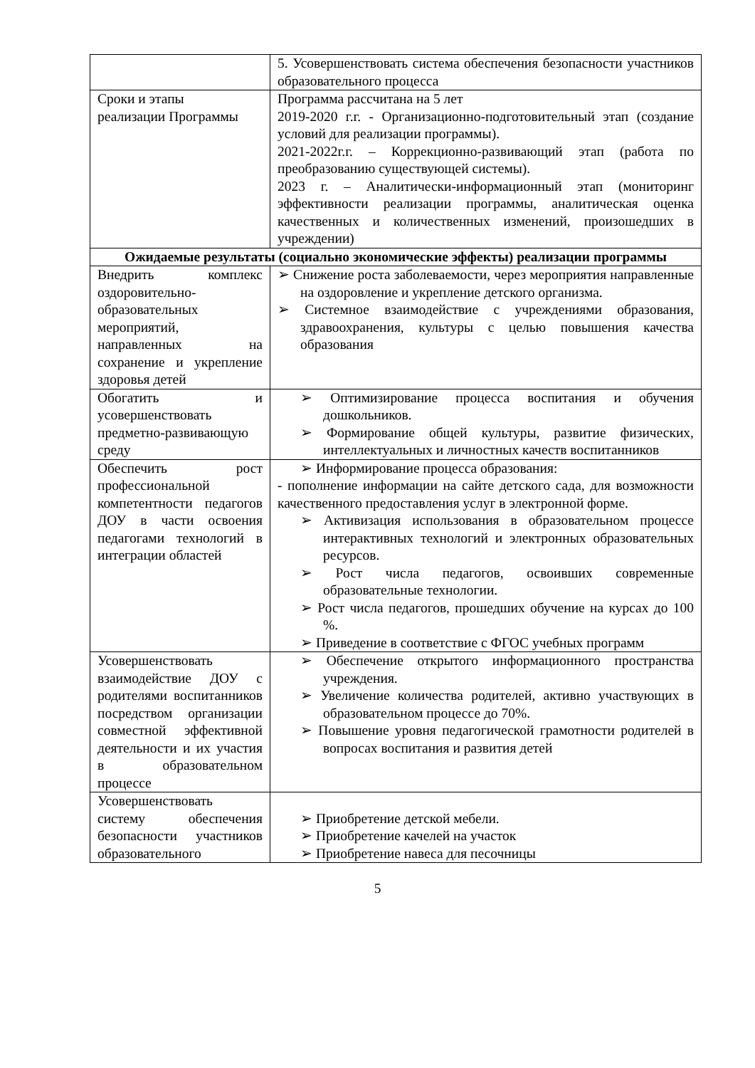| | 5. Усовершенствовать система обеспечения безопасности участников образовательного процесса |
| Сроки и этапы реализации Программы | Программа рассчитана на 5 лет 2019-2020 г.г. - Организационно-подготовительный этап (создание условий для реализации программы). 2021-2022г.г. – Коррекционно-развивающий этап (работа по преобразованию существующей системы). 2023 г. – Аналитически-информационный этап (мониторинг эффективности реализации программы, аналитическая оценка качественных и количественных изменений, произошедших в учреждении) |
| Ожидаемые результаты (социально экономические эффекты) реализации программы | |
| Внедрить комплекс оздоровительно-образовательных мероприятий, направленных на сохранение и укрепление здоровья детей | ➢ Снижение роста заболеваемости, через мероприятия направленные на оздоровление и укрепление детского организма. ➢ Системное взаимодействие с учреждениями образования, здравоохранения, культуры с целью повышения качества образования |
| Обогатить и усовершенствовать предметно-развивающую среду | ➢ Оптимизирование процесса воспитания и обучения дошкольников. ➢ Формирование общей культуры, развитие физических, интеллектуальных и личностных качеств воспитанников |
| Обеспечить рост профессиональной компетентности педагогов ДОУ в части освоения педагогами технологий в интеграции областей | ➢ Информирование процесса образования: - пополнение информации на сайте детского сада, для возможности качественного предоставления услуг в электронной форме. ➢ Активизация использования в образовательном процессе интерактивных технологий и электронных образовательных ресурсов. ➢ Рост числа педагогов, освоивших современные образовательные технологии. ➢ Рост числа педагогов, прошедших обучение на курсах до 100 %. ➢ Приведение в соответствие с ФГОС учебных программ |
| Усовершенствовать взаимодействие ДОУ с родителями воспитанников посредством организации совместной эффективной деятельности и их участия в образовательном процессе | ➢ Обеспечение открытого информационного пространства учреждения. ➢ Увеличение количества родителей, активно участвующих в образовательном процессе до 70%. ➢ Повышение уровня педагогической грамотности родителей в вопросах воспитания и развития детей |
| Усовершенствовать систему обеспечения безопасности участников образовательного | ➢ Приобретение детской мебели. ➢ Приобретение качелей на участок ➢ Приобретение навеса для песочницы |
5